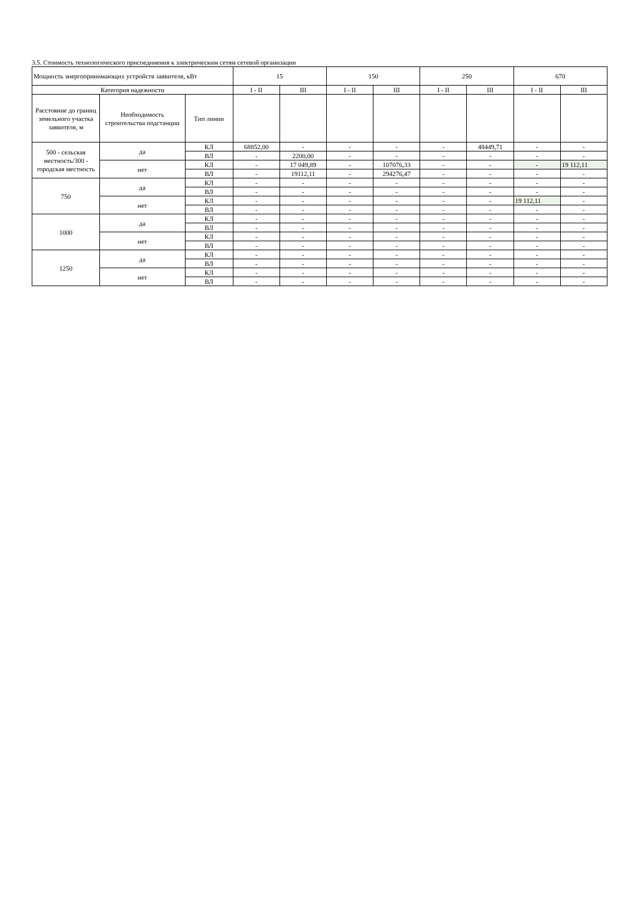3.5. Стоимость технологического присоединения к электрическим сетям сетевой организации
| Мощность энергопринимающих устройств заявителя, кВт | | | 15 | | 150 | | 250 | | 670 | |
| Категория надежности | | | I - II | III | I - II | III | I - II | III | I - II | III |
| Расстояние до границ земельного участка заявителя, м | Необходимость строительства подстанции | Тип линии | | | | | | | | |
| 500 - сельская местность/300 - городская местность | да | КЛ | 68852,00 | - | - | - | - | 48449,71 | - | - |
| | | ВЛ | - | 2200,00 | - | - | - | - | - | - |
| | нет | КЛ | - | 17 049,89 | - | 107076,33 | - | - | - | 19 112,11 |
| | | ВЛ | - | 19112,11 | - | 294276,47 | - | - | - | - |
| 750 | да | КЛ | - | - | - | - | - | - | - | - |
| | | ВЛ | - | - | - | - | - | - | - | - |
| | нет | КЛ | - | - | - | - | - | - | 19 112,11 | - |
| | | ВЛ | - | - | - | - | - | - | - | - |
| 1000 | да | КЛ | - | - | - | - | - | - | - | - |
| | | ВЛ | - | - | - | - | - | - | - | - |
| | нет | КЛ | - | - | - | - | - | - | - | - |
| | | ВЛ | - | - | - | - | - | - | - | - |
| 1250 | да | КЛ | - | - | - | - | - | - | - | - |
| | | ВЛ | - | - | - | - | - | - | - | - |
| | нет | КЛ | - | - | - | - | - | - | - | - |
| | | ВЛ | - | - | - | - | - | - | - | - |